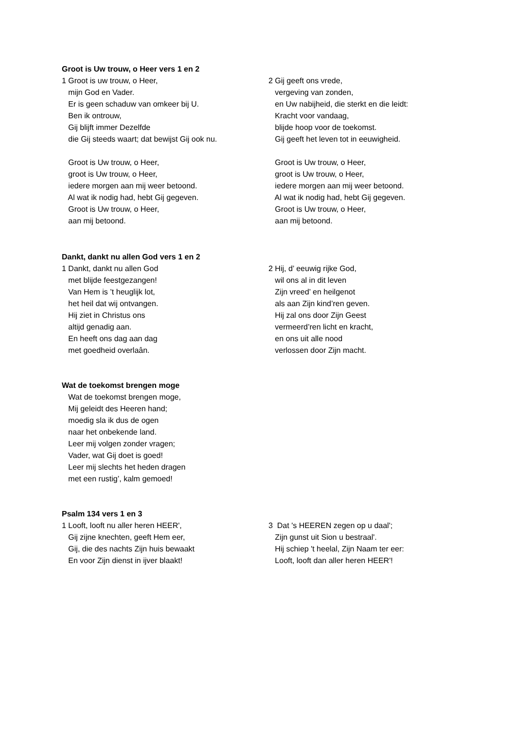Groot is Uw trouw, o Heer vers 1 en 2
1 Groot is uw trouw, o Heer, mijn God en Vader. Er is geen schaduw van omkeer bij U. Ben ik ontrouw, Gij blijft immer Dezelfde die Gij steeds waart; dat bewijst Gij ook nu. Groot is Uw trouw, o Heer, groot is Uw trouw, o Heer, iedere morgen aan mij weer betoond. Al wat ik nodig had, hebt Gij gegeven. Groot is Uw trouw, o Heer, aan mij betoond.
2 Gij geeft ons vrede, vergeving van zonden, en Uw nabijheid, die sterkt en die leidt: Kracht voor vandaag, blijde hoop voor de toekomst. Gij geeft het leven tot in eeuwigheid. Groot is Uw trouw, o Heer, groot is Uw trouw, o Heer, iedere morgen aan mij weer betoond. Al wat ik nodig had, hebt Gij gegeven. Groot is Uw trouw, o Heer, aan mij betoond.
Dankt, dankt nu allen God vers 1 en 2
1 Dankt, dankt nu allen God met blijde feestgezangen! Van Hem is ’t heuglijk lot, het heil dat wij ontvangen. Hij ziet in Christus ons altijd genadig aan. En heeft ons dag aan dag met goedheid overlaân.
2 Hij, d’ eeuwig rijke God, wil ons al in dit leven Zijn vreed’ en heilgenot als aan Zijn kind’ren geven. Hij zal ons door Zijn Geest vermeerd’ren licht en kracht, en ons uit alle nood verlossen door Zijn macht.
Wat de toekomst brengen moge
Wat de toekomst brengen moge, Mij geleidt des Heeren hand; moedig sla ik dus de ogen naar het onbekende land. Leer mij volgen zonder vragen; Vader, wat Gij doet is goed! Leer mij slechts het heden dragen met een rustig’, kalm gemoed!
Psalm 134 vers 1 en 3
1 Looft, looft nu aller heren HEER', Gij zijne knechten, geeft Hem eer, Gij, die des nachts Zijn huis bewaakt En voor Zijn dienst in ijver blaakt!
3 Dat 's HEEREN zegen op u daal'; Zijn gunst uit Sion u bestraal'. Hij schiep 't heelal, Zijn Naam ter eer: Looft, looft dan aller heren HEER'!